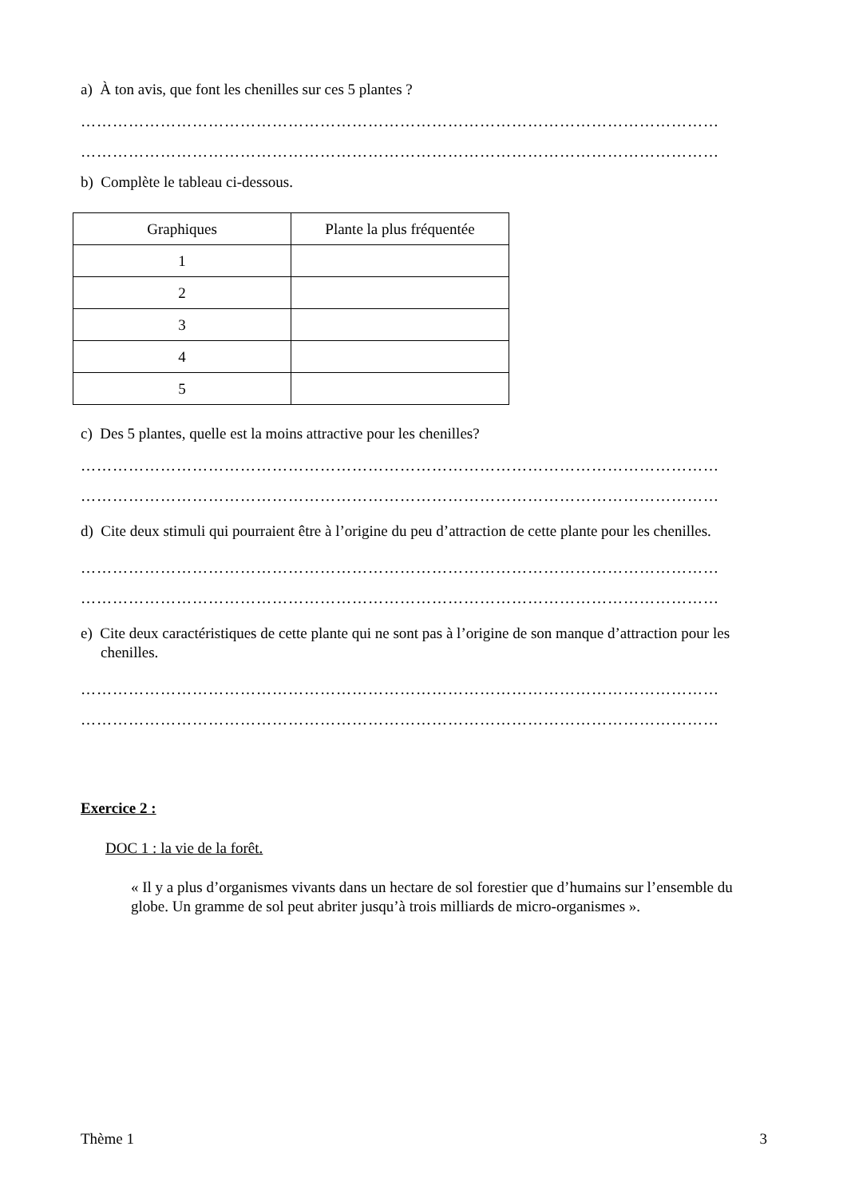a) À ton avis, que font les chenilles sur ces 5 plantes ?
…………………………………………………………………………………………………………
…………………………………………………………………………………………………………
b) Complète le tableau ci-dessous.
| Graphiques | Plante la plus fréquentée |
| --- | --- |
| 1 | |
| 2 | |
| 3 | |
| 4 | |
| 5 | |
c) Des 5 plantes, quelle est la moins attractive pour les chenilles?
…………………………………………………………………………………………………………
…………………………………………………………………………………………………………
d) Cite deux stimuli qui pourraient être à l’origine du peu d’attraction de cette plante pour les chenilles.
…………………………………………………………………………………………………………
…………………………………………………………………………………………………………
e) Cite deux caractéristiques de cette plante qui ne sont pas à l’origine de son manque d’attraction pour les chenilles.
…………………………………………………………………………………………………………
…………………………………………………………………………………………………………
Exercice 2 :
DOC 1 : la vie de la forêt.
« Il y a plus d’organismes vivants dans un hectare de sol forestier que d’humains sur l’ensemble du globe. Un gramme de sol peut abriter jusqu’à trois milliards de micro-organismes ».
Thème 1 3